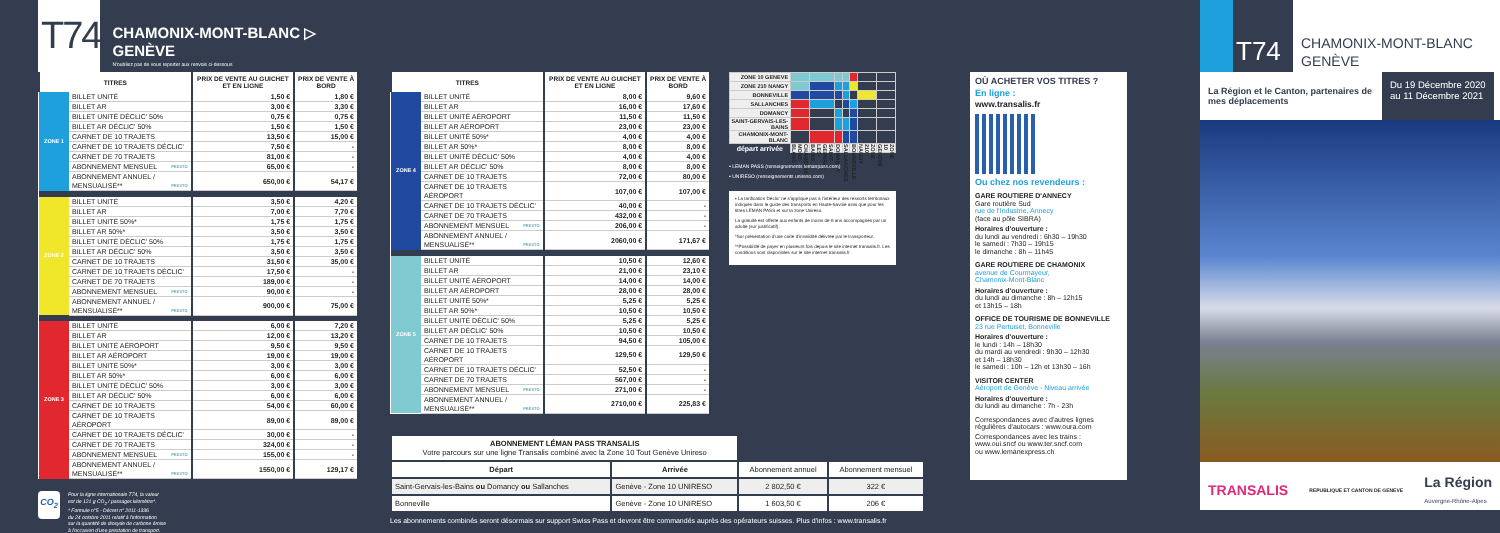T74
CHAMONIX-MONT-BLANC ▷ GENÈVE
N'oubliez pas de vous reporter aux renvois ci-dessous
| TITRES | | PRIX DE VENTE AU GUICHET ET EN LIGNE | PRIX DE VENTE À BORD |
| --- | --- | --- | --- |
| ZONE 1 | BILLET UNITÉ | 1,50 € | 1,80 € |
| | BILLET AR | 3,00 € | 3,30 € |
| | BILLET UNITÉ DÉCLIC' 50% | 0,75 € | 0,75 € |
| | BILLET AR DÉCLIC' 50% | 1,50 € | 1,50 € |
| | CARNET DE 10 TRAJETS | 13,50 € | 15,00 € |
| | CARNET DE 10 TRAJETS DÉCLIC' | 7,50 € | - |
| | CARNET DE 70 TRAJETS | 81,00 € | - |
| | ABONNEMENT MENSUEL PRESTO | 65,00 € | - |
| | ABONNEMENT ANNUEL / MENSUALISÉ** PRESTO | 650,00 € | 54,17 € |
| ZONE 2 | BILLET UNITÉ | 3,50 € | 4,20 € |
| | BILLET AR | 7,00 € | 7,70 € |
| | BILLET UNITÉ 50%* | 1,75 € | 1,75 € |
| | BILLET AR 50%* | 3,50 € | 3,50 € |
| | BILLET UNITÉ DÉCLIC' 50% | 1,75 € | 1,75 € |
| | BILLET AR DÉCLIC' 50% | 3,50 € | 3,50 € |
| | CARNET DE 10 TRAJETS | 31,50 € | 35,00 € |
| | CARNET DE 10 TRAJETS DÉCLIC' | 17,50 € | - |
| | CARNET DE 70 TRAJETS | 189,00 € | - |
| | ABONNEMENT MENSUEL PRESTO | 90,00 € | - |
| | ABONNEMENT ANNUEL / MENSUALISÉ** PRESTO | 900,00 € | 75,00 € |
| ZONE 3 | BILLET UNITÉ | 6,00 € | 7,20 € |
| | BILLET AR | 12,00 € | 13,20 € |
| | BILLET UNITÉ AÉROPORT | 9,50 € | 9,50 € |
| | BILLET AR AÉROPORT | 19,00 € | 19,00 € |
| | BILLET UNITÉ 50%* | 3,00 € | 3,00 € |
| | BILLET AR 50%* | 6,00 € | 6,00 € |
| | BILLET UNITÉ DÉCLIC' 50% | 3,00 € | 3,00 € |
| | BILLET AR DÉCLIC' 50% | 6,00 € | 6,00 € |
| | CARNET DE 10 TRAJETS | 54,00 € | 60,00 € |
| | CARNET DE 10 TRAJETS AÉROPORT | 89,00 € | 89,00 € |
| | CARNET DE 10 TRAJETS DÉCLIC' | 30,00 € | - |
| | CARNET DE 70 TRAJETS | 324,00 € | - |
| | ABONNEMENT MENSUEL PRESTO | 155,00 € | - |
| | ABONNEMENT ANNUEL / MENSUALISÉ** PRESTO | 1550,00 € | 129,17 € |
CO<sub>2</sub>
Pour la ligne internationale T74, la valeur
est de 121 g CO<sub>2</sub> / passager.kilomètre*.
* Formule n°5 - Décret n° 2011-1336
du 24 octobre 2011 relatif à l'information
sur la quantité de dioxyde de carbone émise
à l'occasion d'une prestation de transport.
| TITRES | | PRIX DE VENTE AU GUICHET ET EN LIGNE | PRIX DE VENTE À BORD |
| --- | --- | --- | --- |
| ZONE 4 | BILLET UNITÉ | 8,00 € | 9,60 € |
| | BILLET AR | 16,00 € | 17,60 € |
| | BILLET UNITÉ AÉROPORT | 11,50 € | 11,50 € |
| | BILLET AR AÉROPORT | 23,00 € | 23,00 € |
| | BILLET UNITÉ 50%* | 4,00 € | 4,00 € |
| | BILLET AR 50%* | 8,00 € | 8,00 € |
| | BILLET UNITÉ DÉCLIC' 50% | 4,00 € | 4,00 € |
| | BILLET AR DÉCLIC' 50% | 8,00 € | 8,00 € |
| | CARNET DE 10 TRAJETS | 72,00 € | 80,00 € |
| | CARNET DE 10 TRAJETS AÉROPORT | 107,00 € | 107,00 € |
| | CARNET DE 10 TRAJETS DÉCLIC' | 40,00 € | - |
| | CARNET DE 70 TRAJETS | 432,00 € | - |
| | ABONNEMENT MENSUEL PRESTO | 206,00 € | - |
| | ABONNEMENT ANNUEL / MENSUALISÉ** PRESTO | 2060,00 € | 171,67 € |
| ZONE 5 | BILLET UNITÉ | 10,50 € | 12,60 € |
| | BILLET AR | 21,00 € | 23,10 € |
| | BILLET UNITÉ AÉROPORT | 14,00 € | 14,00 € |
| | BILLET AR AÉROPORT | 28,00 € | 28,00 € |
| | BILLET UNITÉ 50%* | 5,25 € | 5,25 € |
| | BILLET AR 50%* | 10,50 € | 10,50 € |
| | BILLET UNITÉ DÉCLIC' 50% | 5,25 € | 5,25 € |
| | BILLET AR DÉCLIC' 50% | 10,50 € | 10,50 € |
| | CARNET DE 10 TRAJETS | 94,50 € | 105,00 € |
| | CARNET DE 10 TRAJETS AÉROPORT | 129,50 € | 129,50 € |
| | CARNET DE 10 TRAJETS DÉCLIC' | 52,50 € | - |
| | CARNET DE 70 TRAJETS | 567,00 € | - |
| | ABONNEMENT MENSUEL PRESTO | 271,00 € | - |
| | ABONNEMENT ANNUEL / MENSUALISÉ** PRESTO | 2710,00 € | 225,83 € |
| ZONE 10 GENEVE | | | | | | | |
| ZONE 210 NANGY | | | | | | | |
| BONNEVILLE | | | | | | | |
| SALLANCHES | | | | | | | |
| DOMANCY | | | | | | | |
| SAINT-GERVAIS-LES-BAINS | | | | | | | |
| CHAMONIX-MONT-BLANC | | | | | | | |
| départ arrivée | CHAMONIX-MONT-BLANC | SAINT-GERVAIS-LES-BAINS | DOMANCY | SALLANCHES | BONNEVILLE | ZONE 210 NANGY | ZONE 10 GENEVE |
▪ LEMAN PASS (renseignements lemanpass.com)
▪ UNIRESO (renseignements unireso.com)
▪ La tarification Déclic' ne s'applique pas à l'intérieur des ressorts territoriaux indiqués dans le guide des transports en Haute-Savoie ainsi que pour les titres LEMAN PASS et sur la zone Unireso.
La gratuité est offerte aux enfants de moins de 6 ans accompagnés par un adulte (sur justificatif).
*Sur présentation d'une carte d'invalidité délivrée par le transporteur.
**Possibilité de payer en plusieurs fois depuis le site internet transalis.fr. Les conditions sont disponibles sur le site internet transalis.fr
| ABONNEMENT LÉMAN PASS TRANSALIS Votre parcours sur une ligne Transalis combiné avec la Zone 10 Tout Genève Unireso | | | |
| --- | --- | --- | --- |
| Départ | Arrivée | Abonnement annuel | Abonnement mensuel |
| Saint-Gervais-les-Bains ou Domancy ou Sallanches | Genève - Zone 10 UNIRESO | 2 802,50 € | 322 € |
| Bonneville | Genève - Zone 10 UNIRESO | 1 603,50 € | 206 € |
Les abonnements combinés seront désormais sur support Swiss Pass et devront être commandés auprès des opérateurs suisses. Plus d'infos : www.transalis.fr
OÙ ACHETER VOS TITRES ?
En ligne :
www.transalis.fr
Ou chez nos revendeurs :
GARE ROUTIERE D'ANNECY
Gare routière Sud
rue de l'Industrie, Annecy
(face au pôle SIBRA)
Horaires d'ouverture :
du lundi au vendredi : 6h30 – 19h30
le samedi : 7h30 – 19h15
le dimanche : 8h – 11h45
GARE ROUTIERE DE CHAMONIX
avenue de Courmayeur,
Chamonix-Mont-Blanc
Horaires d'ouverture :
du lundi au dimanche : 8h – 12h15
et 13h15 – 18h
OFFICE DE TOURISME DE BONNEVILLE
23 rue Pertuiset, Bonneville
Horaires d'ouverture :
le lundi : 14h – 18h30
du mardi au vendredi : 9h30 – 12h30
et 14h – 18h30
le samedi : 10h – 12h et 13h30 – 16h
VISITOR CENTER
Aéroport de Genève - Niveau arrivée
Horaires d'ouverture :
du lundi au dimanche : 7h - 23h
Correspondances avec d'autres lignes régulières d'autocars : www.oura.com
Correspondances avec les trains :
www.oui.sncf ou www.ter.sncf.com
ou www.lemanexpress.ch
T74
CHAMONIX-MONT-BLANC
GENÈVE
La Région et le Canton, partenaires de mes déplacements
Du 19 Décembre 2020
au 11 Décembre 2021
TRANSALIS REPUBLIQUE ET CANTON DE GENEVE La Région
Auvergne-Rhône-Alpes